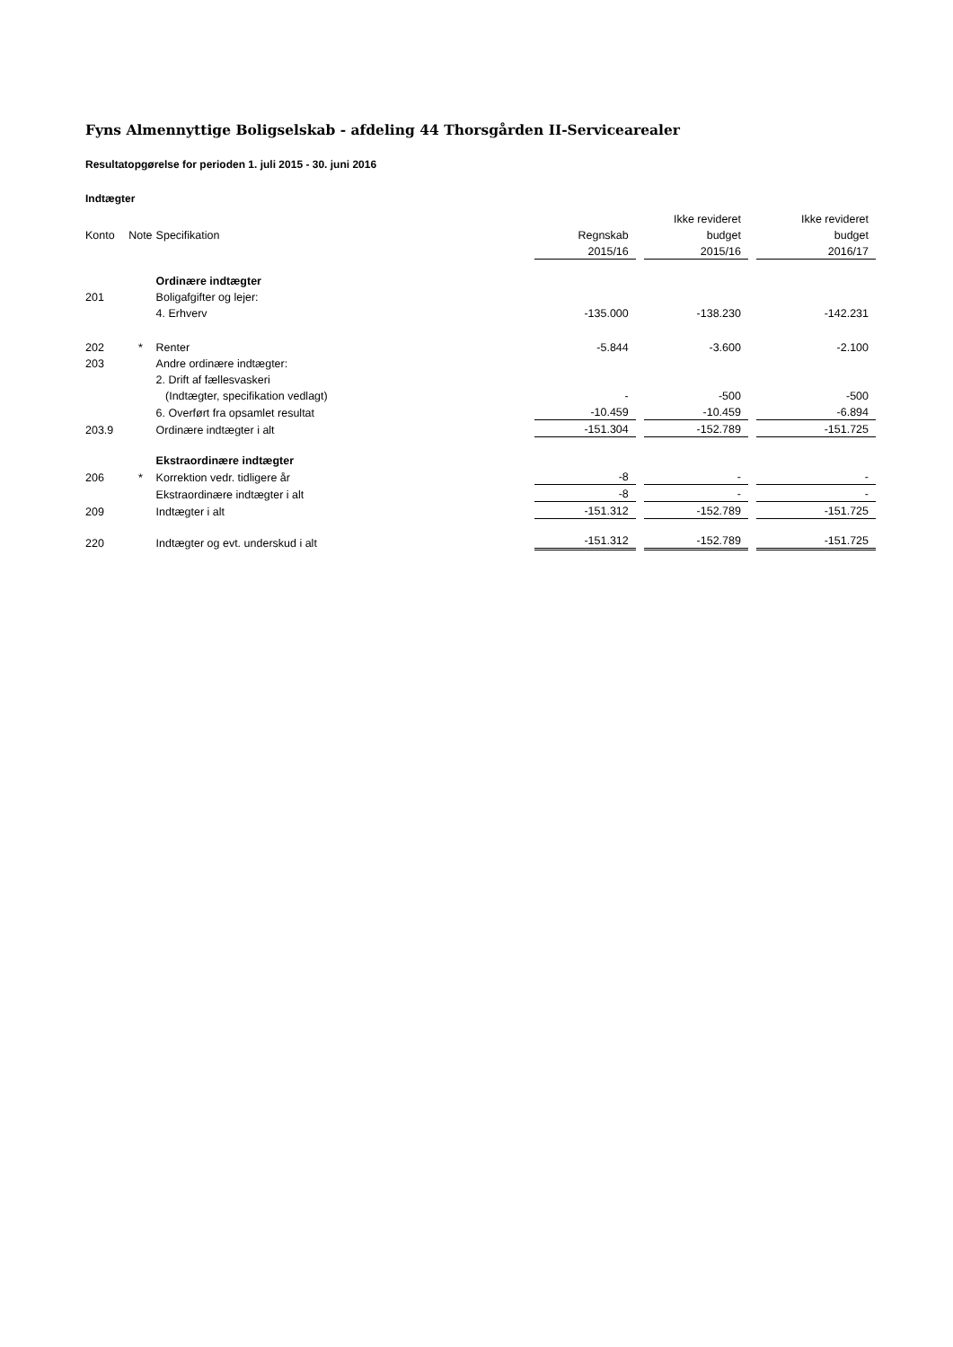Fyns Almennyttige Boligselskab - afdeling 44 Thorsgården II-Servicearealer
Resultatopgørelse for perioden 1. juli 2015 - 30. juni 2016
Indtægter
| | | | | | Ikke revideret | | Ikke revideret |
| --- | --- | --- | --- | --- | --- | --- | --- |
| Konto | Note | Specifikation | Regnskab | | budget | | budget |
| | | | 2015/16 | | 2015/16 | | 2016/17 |
| | | Ordinære indtægter | | | | | |
| 201 | | Boligafgifter og lejer: | | | | | |
| | | 4. Erhverv | -135.000 | | -138.230 | | -142.231 |
| 202 | * | Renter | -5.844 | | -3.600 | | -2.100 |
| 203 | | Andre ordinære indtægter: | | | | | |
| | | 2. Drift af fællesvaskeri | | | | | |
| | | (Indtægter, specifikation vedlagt) | - | | -500 | | -500 |
| | | 6. Overført fra opsamlet resultat | -10.459 | | -10.459 | | -6.894 |
| 203.9 | | Ordinære indtægter i alt | -151.304 | | -152.789 | | -151.725 |
| | | Ekstraordinære indtægter | | | | | |
| 206 | * | Korrektion vedr. tidligere år | -8 | | - | | - |
| | | Ekstraordinære indtægter i alt | -8 | | - | | - |
| 209 | | Indtægter i alt | -151.312 | | -152.789 | | -151.725 |
| 220 | | Indtægter og evt. underskud i alt | -151.312 | | -152.789 | | -151.725 |